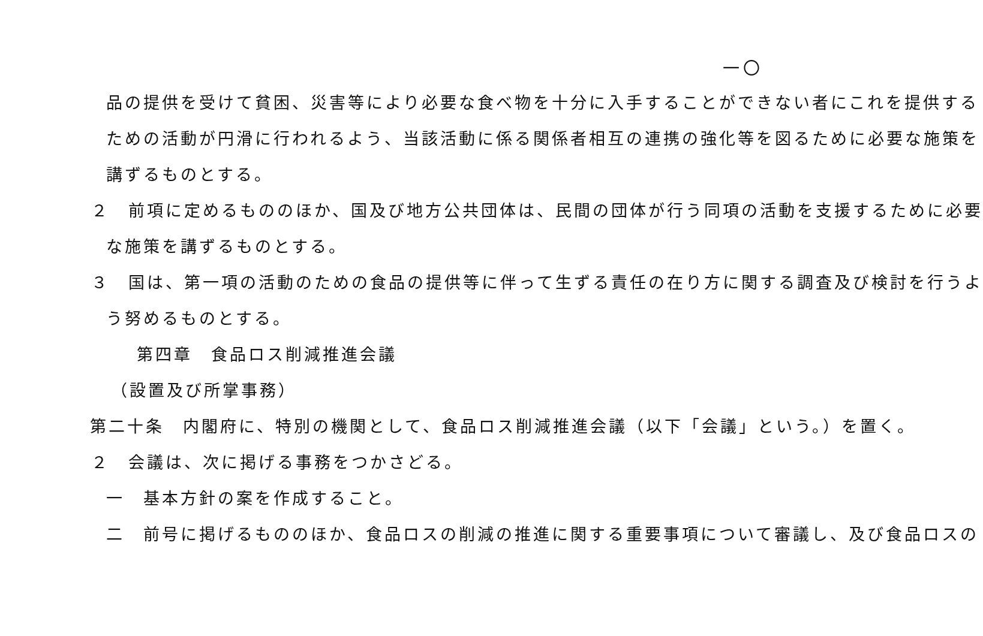一〇
品の提供を受けて貧困、災害等により必要な食べ物を十分に入手することができない者にこれを提供する
ための活動が円滑に行われるよう、当該活動に係る関係者相互の連携の強化等を図るために必要な施策を
講ずるものとする。
２　前項に定めるもののほか、国及び地方公共団体は、民間の団体が行う同項の活動を支援するために必要
な施策を講ずるものとする。
３　国は、第一項の活動のための食品の提供等に伴って生ずる責任の在り方に関する調査及び検討を行うよ
う努めるものとする。
第四章　食品ロス削減推進会議
（設置及び所掌事務）
第二十条　内閣府に、特別の機関として、食品ロス削減推進会議（以下「会議」という。）を置く。
２　会議は、次に掲げる事務をつかさどる。
一　基本方針の案を作成すること。
二　前号に掲げるもののほか、食品ロスの削減の推進に関する重要事項について審議し、及び食品ロスの